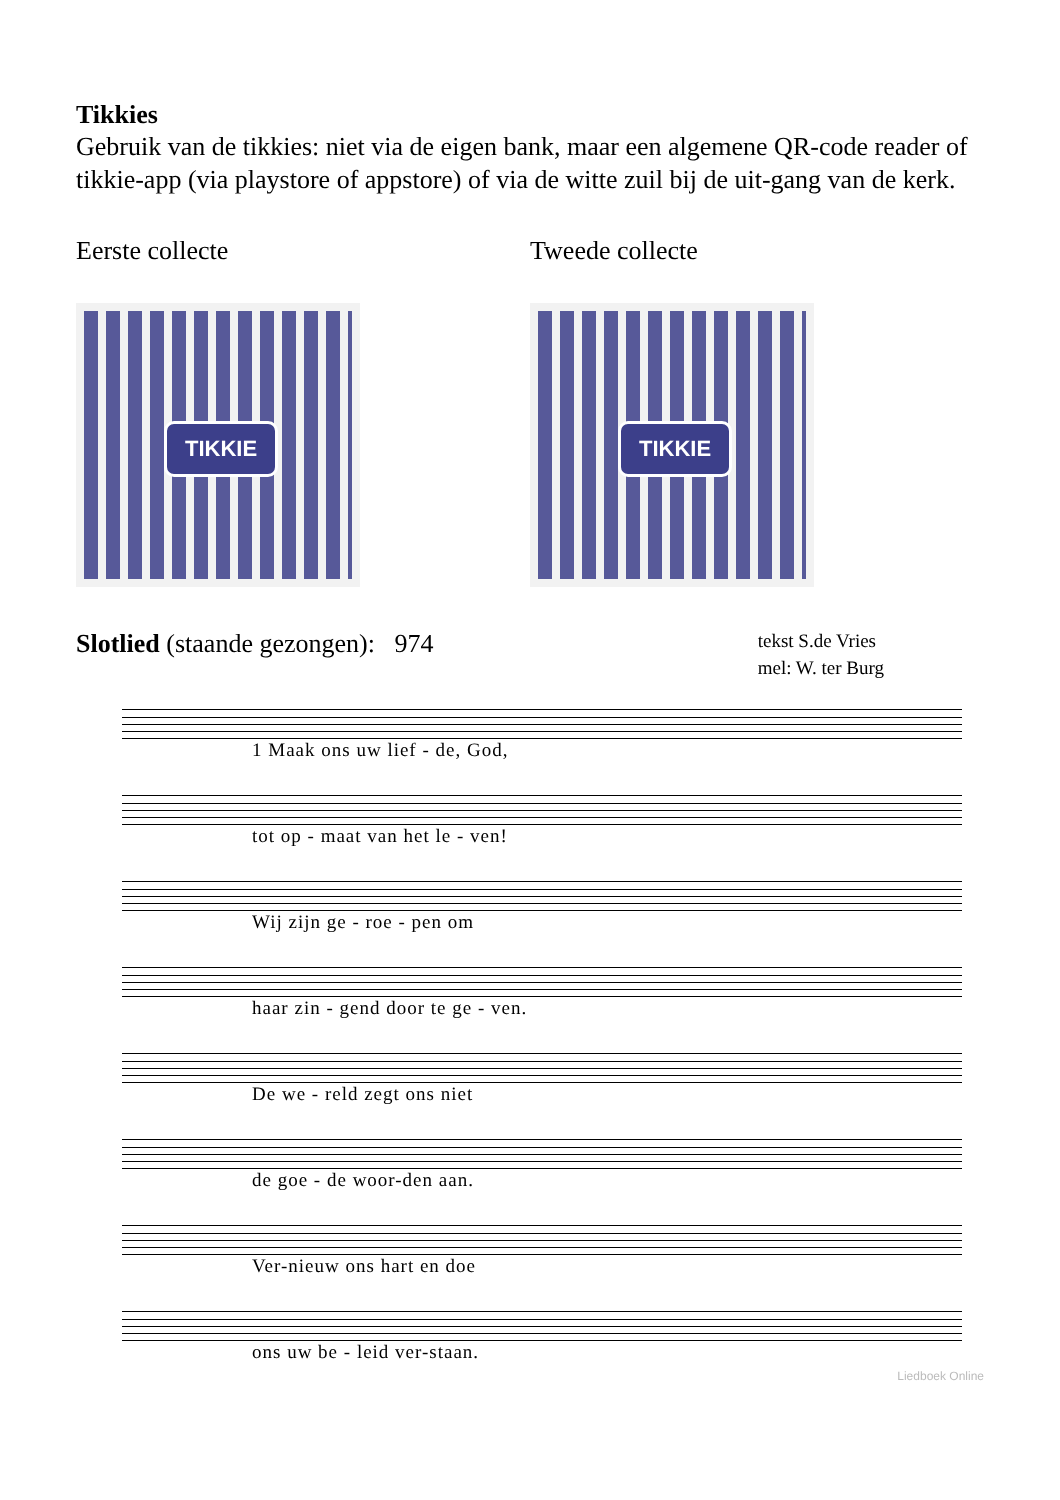Tikkies
Gebruik van de tikkies: niet via de eigen bank, maar een algemene QR-code reader of tikkie-app (via playstore of appstore) of via de witte zuil bij de uit-gang van de kerk.
Eerste collecte
TIKKIE
Tweede collecte
TIKKIE
Slotlied (staande gezongen): 974
tekst S.de Vries
mel: W. ter Burg
1 Maak ons uw lief - de, God,
tot op - maat van het le - ven!
Wij zijn ge - roe - pen om
haar zin - gend door te ge - ven.
De we - reld zegt ons niet
de goe - de woor-den aan.
Ver-nieuw ons hart en doe
ons uw be - leid ver-staan.
Liedboek Online